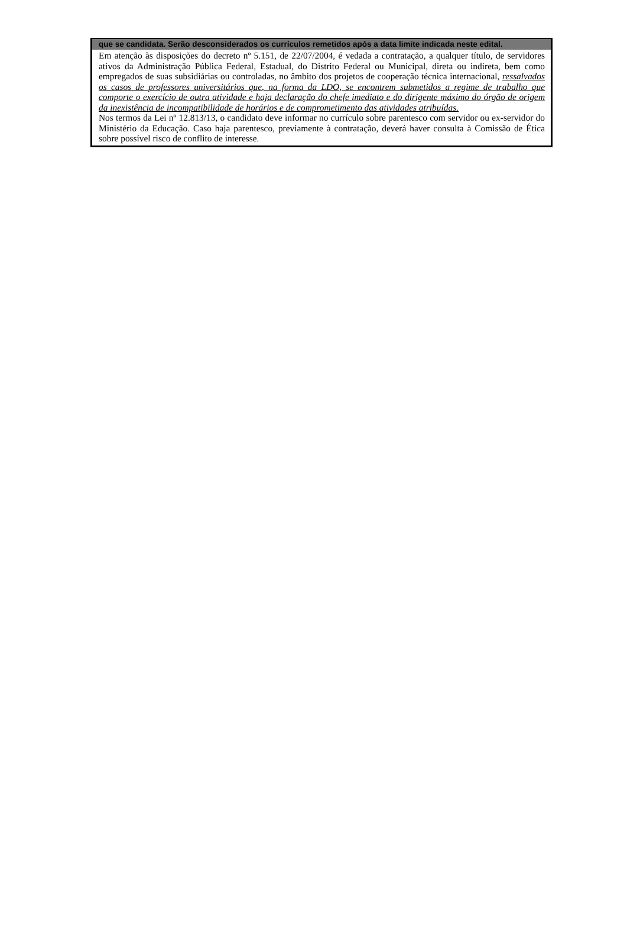que se candidata. Serão desconsiderados os currículos remetidos após a data limite indicada neste edital.
Em atenção às disposições do decreto nº 5.151, de 22/07/2004, é vedada a contratação, a qualquer título, de servidores ativos da Administração Pública Federal, Estadual, do Distrito Federal ou Municipal, direta ou indireta, bem como empregados de suas subsidiárias ou controladas, no âmbito dos projetos de cooperação técnica internacional, ressalvados os casos de professores universitários que, na forma da LDO, se encontrem submetidos a regime de trabalho que comporte o exercício de outra atividade e haja declaração do chefe imediato e do dirigente máximo do órgão de origem da inexistência de incompatibilidade de horários e de comprometimento das atividades atribuídas.
Nos termos da Lei nº 12.813/13, o candidato deve informar no currículo sobre parentesco com servidor ou ex-servidor do Ministério da Educação. Caso haja parentesco, previamente à contratação, deverá haver consulta à Comissão de Ética sobre possível risco de conflito de interesse.